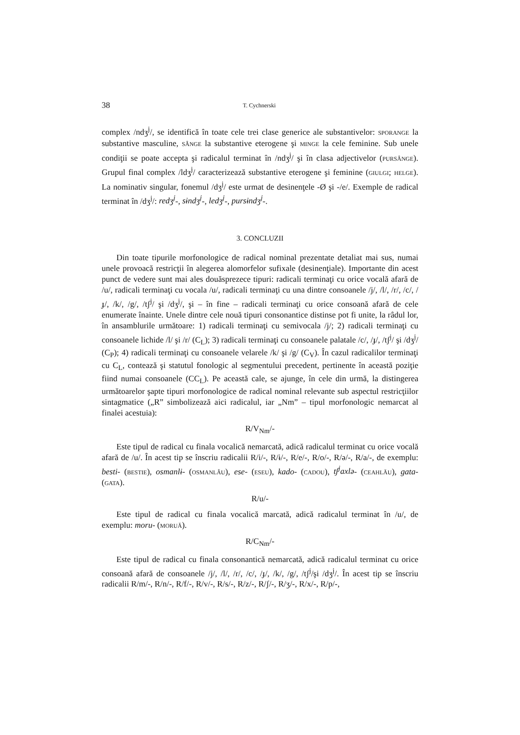38 T. Cychnerski
complex /ndʒ<sup>j</sup>/, se identifică în toate cele trei clase generice ale substantivelor: SPORANGE la substantive masculine, SÂNGE la substantive eterogene şi MINGE la cele feminine. Sub unele condiţii se poate accepta şi radicalul terminat în /ndʒ<sup>j</sup>/ şi în clasa adjectivelor (PURSÂNGE). Grupul final complex /ldʒ<sup>j</sup>/ caracterizează substantive eterogene şi feminine (GIULGI; HELGE). La nominativ singular, fonemul /dʒ<sup>j</sup>/ este urmat de desinenţele -Ø şi -/e/. Exemple de radical terminat în /dʒ<sup>j</sup>/: redʒ<sup>j</sup>-, sɨndʒ<sup>j</sup>-, ledʒ<sup>j</sup>-, pursɨndʒ<sup>j</sup>-.
3. CONCLUZII
Din toate tipurile morfonologice de radical nominal prezentate detaliat mai sus, numai unele provoacă restricţii în alegerea alomorfelor sufixale (desinenţiale). Importante din acest punct de vedere sunt mai ales douăsprezece tipuri: radicali terminaţi cu orice vocală afară de /u/, radicali terminaţi cu vocala /u/, radicali terminaţi cu una dintre consoanele /j/, /l/, /r/, /c/, /ɟ/, /k/, /g/, /tʃ<sup>j</sup>/ şi /dʒ<sup>j</sup>/, şi – în fine – radicali terminaţi cu orice consoană afară de cele enumerate înainte. Unele dintre cele nouă tipuri consonantice distinse pot fi unite, la râdul lor, în ansamblurile următoare: 1) radicali terminaţi cu semivocala /j/; 2) radicali terminaţi cu consoanele lichide /l/ şi /r/ (C<sub>L</sub>); 3) radicali terminaţi cu consoanele palatale /c/, /ɟ/, /tʃ<sup>j</sup>/ şi /dʒ<sup>j</sup>/ (C<sub>P</sub>); 4) radicali terminaţi cu consoanele velarele /k/ şi /g/ (C<sub>V</sub>). În cazul radicalilor terminaţi cu C<sub>L</sub>, contează şi statutul fonologic al segmentului precedent, pertinente în această poziţie fiind numai consoanele (CC<sub>L</sub>). Pe această cale, se ajunge, în cele din urmă, la distingerea următoarelor şapte tipuri morfonologice de radical nominal relevante sub aspectul restricţiilor sintagmatice („R” simbolizează aici radicalul, iar „Nm” – tipul morfonologic nemarcat al finalei acestuia):
R/V<sub>Nm</sub>/-
Este tipul de radical cu finala vocalică nemarcată, adică radicalul terminat cu orice vocală afară de /u/. În acest tip se înscriu radicalii R/i/-, R/ɨ/-, R/e/-, R/o/-, R/ə/-, R/a/-, de exemplu: besti- (BESTIE), osmanlɨ- (OSMANLÂU), ese- (ESEU), kado- (CADOU), tʃ<sup>j</sup>axlə- (CEAHLĂU), gata- (GATA).
R/u/-
Este tipul de radical cu finala vocalică marcată, adică radicalul terminat în /u/, de exemplu: moru- (MORUĂ).
R/C<sub>Nm</sub>/-
Este tipul de radical cu finala consonantică nemarcată, adică radicalul terminat cu orice consoană afară de consoanele /j/, /l/, /r/, /c/, /ɟ/, /k/, /g/, /tʃ<sup>j</sup>/şi /dʒ<sup>j</sup>/. În acest tip se înscriu radicalii R/m/-, R/n/-, R/f/-, R/v/-, R/s/-, R/z/-, R/ʃ/-, R/ʒ/-, R/x/-, R/p/-,